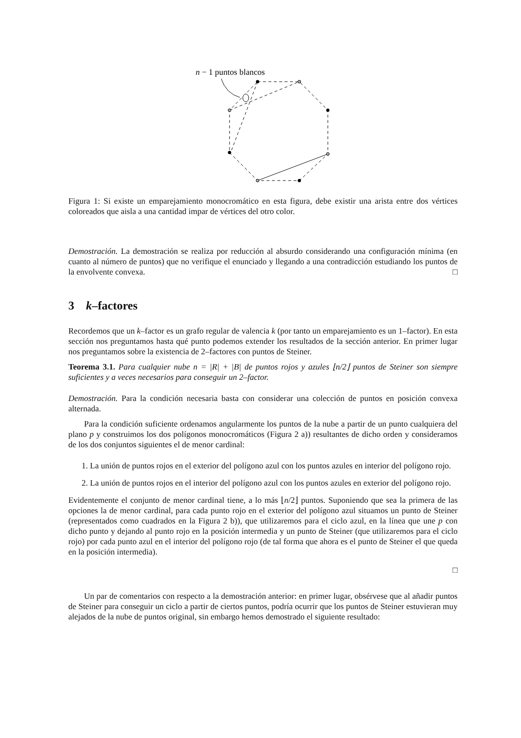n − 1 puntos blancos
Figura 1: Si existe un emparejamiento monocromático en esta figura, debe existir una arista entre dos vértices coloreados que aisla a una cantidad impar de vértices del otro color.
Demostración. La demostración se realiza por reducción al absurdo considerando una configuración mínima (en cuanto al número de puntos) que no verifique el enunciado y llegando a una contradicción estudiando los puntos de la envolvente convexa. □
3 k–factores
Recordemos que un k–factor es un grafo regular de valencia k (por tanto un emparejamiento es un 1–factor). En esta sección nos preguntamos hasta qué punto podemos extender los resultados de la sección anterior. En primer lugar nos preguntamos sobre la existencia de 2–factores con puntos de Steiner.
Teorema 3.1. Para cualquier nube n = |R| + |B| de puntos rojos y azules ⌊n/2⌋ puntos de Steiner son siempre suficientes y a veces necesarios para conseguir un 2–factor.
Demostración. Para la condición necesaria basta con considerar una colección de puntos en posición convexa alternada.
Para la condición suficiente ordenamos angularmente los puntos de la nube a partir de un punto cualquiera del plano p y construimos los dos polígonos monocromáticos (Figura 2 a)) resultantes de dicho orden y consideramos de los dos conjuntos siguientes el de menor cardinal:
1. La unión de puntos rojos en el exterior del polígono azul con los puntos azules en interior del polígono rojo.
2. La unión de puntos rojos en el interior del polígono azul con los puntos azules en exterior del polígono rojo.
Evidentemente el conjunto de menor cardinal tiene, a lo más ⌊n/2⌋ puntos. Suponiendo que sea la primera de las opciones la de menor cardinal, para cada punto rojo en el exterior del polígono azul situamos un punto de Steiner (representados como cuadrados en la Figura 2 b)), que utilizaremos para el ciclo azul, en la línea que une p con dicho punto y dejando al punto rojo en la posición intermedia y un punto de Steiner (que utilizaremos para el ciclo rojo) por cada punto azul en el interior del polígono rojo (de tal forma que ahora es el punto de Steiner el que queda en la posición intermedia).
□
Un par de comentarios con respecto a la demostración anterior: en primer lugar, obsérvese que al añadir puntos de Steiner para conseguir un ciclo a partir de ciertos puntos, podría ocurrir que los puntos de Steiner estuvieran muy alejados de la nube de puntos original, sin embargo hemos demostrado el siguiente resultado: